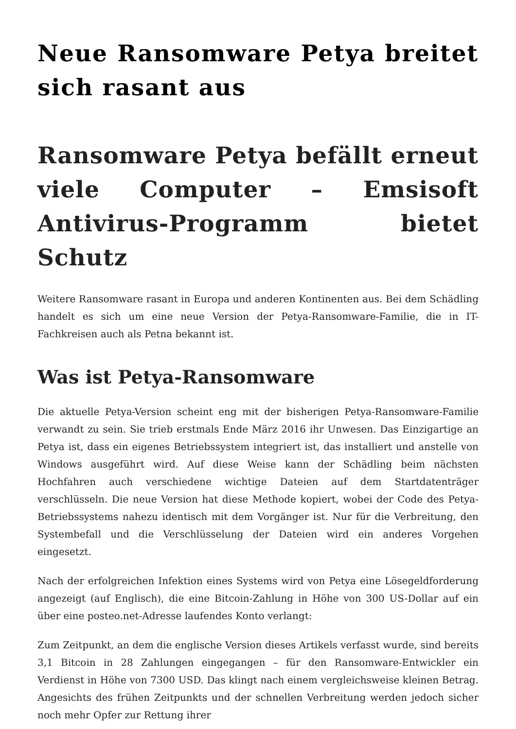Neue Ransomware Petya breitet sich rasant aus
Ransomware Petya befällt erneut viele Computer – Emsisoft Antivirus-Programm bietet Schutz
Weitere Ransomware rasant in Europa und anderen Kontinenten aus. Bei dem Schädling handelt es sich um eine neue Version der Petya-Ransomware-Familie, die in IT-Fachkreisen auch als Petna bekannt ist.
Was ist Petya-Ransomware
Die aktuelle Petya-Version scheint eng mit der bisherigen Petya-Ransomware-Familie verwandt zu sein. Sie trieb erstmals Ende März 2016 ihr Unwesen. Das Einzigartige an Petya ist, dass ein eigenes Betriebssystem integriert ist, das installiert und anstelle von Windows ausgeführt wird. Auf diese Weise kann der Schädling beim nächsten Hochfahren auch verschiedene wichtige Dateien auf dem Startdatenträger verschlüsseln. Die neue Version hat diese Methode kopiert, wobei der Code des Petya-Betriebssystems nahezu identisch mit dem Vorgänger ist. Nur für die Verbreitung, den Systembefall und die Verschlüsselung der Dateien wird ein anderes Vorgehen eingesetzt.
Nach der erfolgreichen Infektion eines Systems wird von Petya eine Lösegeldforderung angezeigt (auf Englisch), die eine Bitcoin-Zahlung in Höhe von 300 US-Dollar auf ein über eine posteo.net-Adresse laufendes Konto verlangt:
Zum Zeitpunkt, an dem die englische Version dieses Artikels verfasst wurde, sind bereits 3,1 Bitcoin in 28 Zahlungen eingegangen – für den Ransomware-Entwickler ein Verdienst in Höhe von 7300 USD. Das klingt nach einem vergleichsweise kleinen Betrag. Angesichts des frühen Zeitpunkts und der schnellen Verbreitung werden jedoch sicher noch mehr Opfer zur Rettung ihrer